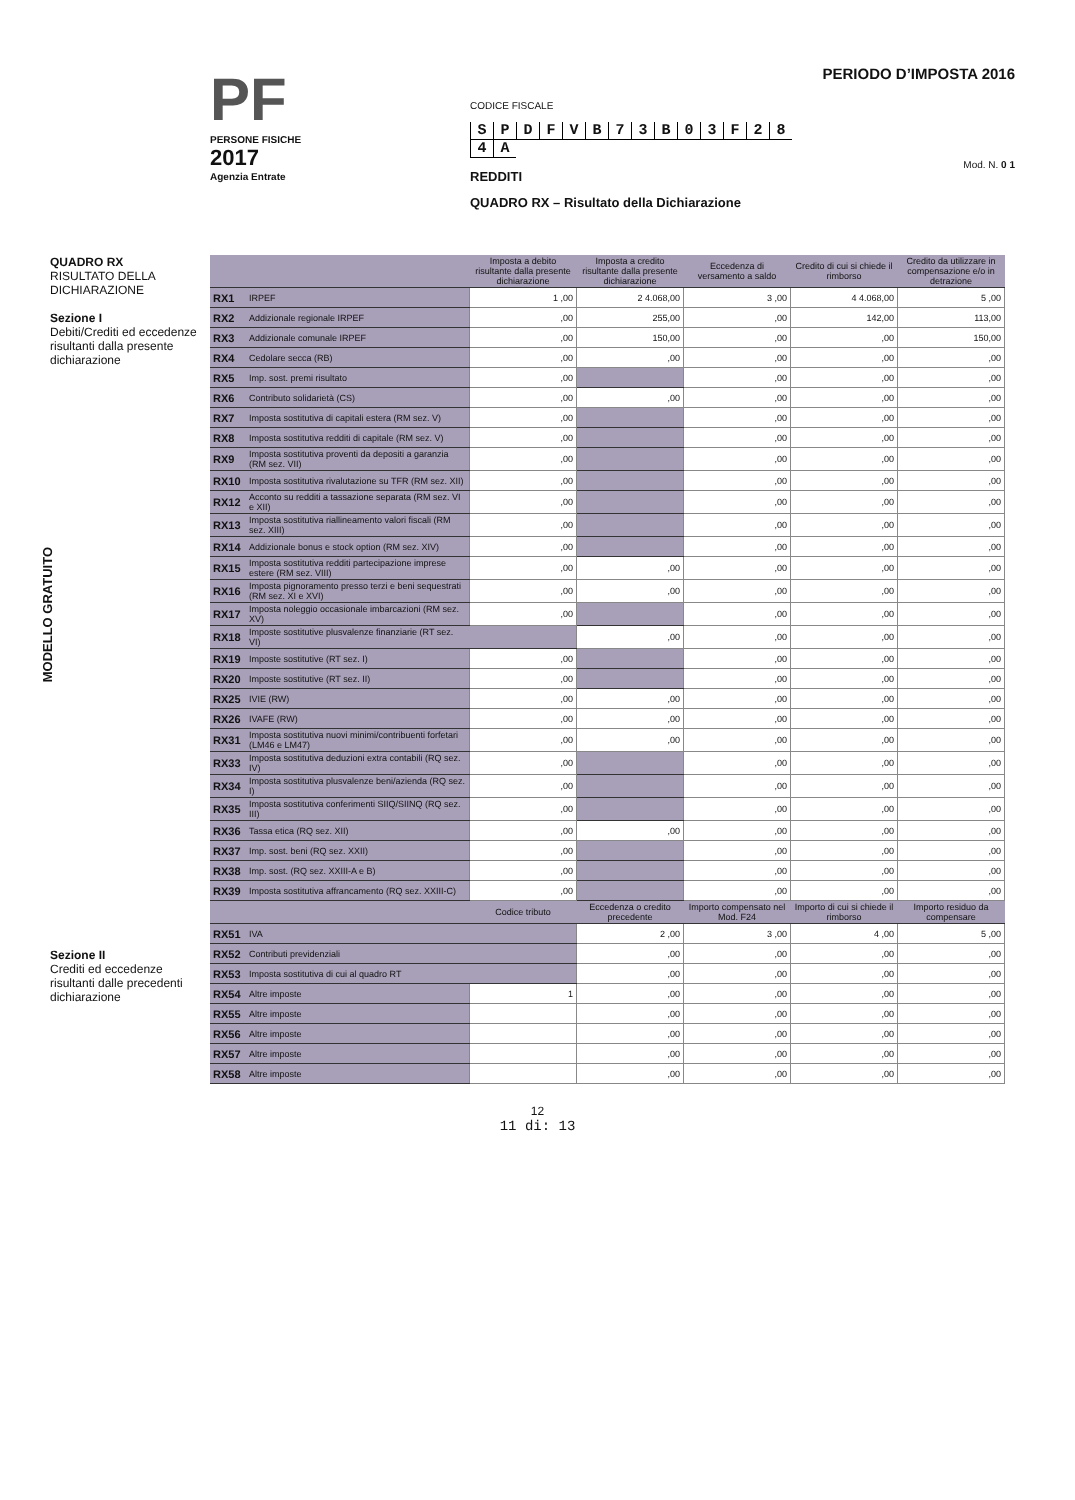PF
PERSONE FISICHE
2017
Agenzia Entrate
CODICE FISCALE
SPDFVB 73 B 03 F 284 A
REDDITI
QUADRO RX – Risultato della Dichiarazione
PERIODO D’IMPOSTA 2016
Mod. N. 0 1
QUADRO RX
RISULTATO DELLA DICHIARAZIONE
Sezione I
Debiti/Crediti ed eccedenze risultanti dalla presente dichiarazione
MODELLO GRATUITO
Sezione II
Crediti ed eccedenze risultanti dalle precedenti dichiarazione
| | | Imposta a debito risultante dalla presente dichiarazione | Imposta a credito risultante dalla presente dichiarazione | Eccedenza di versamento a saldo | Credito di cui si chiede il rimborso | Credito da utilizzare in compensazione e/o in detrazione |
| --- | --- | --- | --- | --- | --- | --- |
| RX1 | IRPEF | 1 ,00 | 2 4.068,00 | 3 ,00 | 4 4.068,00 | 5 ,00 |
| RX2 | Addizionale regionale IRPEF | ,00 | 255,00 | ,00 | 142,00 | 113,00 |
| RX3 | Addizionale comunale IRPEF | ,00 | 150,00 | ,00 | ,00 | 150,00 |
| RX4 | Cedolare secca (RB) | ,00 | ,00 | ,00 | ,00 | ,00 |
| RX5 | Imp. sost. premi risultato | ,00 | | ,00 | ,00 | ,00 |
| RX6 | Contributo solidarietà (CS) | ,00 | ,00 | ,00 | ,00 | ,00 |
| RX7 | Imposta sostitutiva di capitali estera (RM sez. V) | ,00 | | ,00 | ,00 | ,00 |
| RX8 | Imposta sostitutiva redditi di capitale (RM sez. V) | ,00 | | ,00 | ,00 | ,00 |
| RX9 | Imposta sostitutiva proventi da depositi a garanzia (RM sez. VII) | ,00 | | ,00 | ,00 | ,00 |
| RX10 | Imposta sostitutiva rivalutazione su TFR (RM sez. XII) | ,00 | | ,00 | ,00 | ,00 |
| RX12 | Acconto su redditi a tassazione separata (RM sez. VI e XII) | ,00 | | ,00 | ,00 | ,00 |
| RX13 | Imposta sostitutiva riallineamento valori fiscali (RM sez. XIII) | ,00 | | ,00 | ,00 | ,00 |
| RX14 | Addizionale bonus e stock option (RM sez. XIV) | ,00 | | ,00 | ,00 | ,00 |
| RX15 | Imposta sostitutiva redditi partecipazione imprese estere (RM sez. VIII) | ,00 | ,00 | ,00 | ,00 | ,00 |
| RX16 | Imposta pignoramento presso terzi e beni sequestrati (RM sez. XI e XVI) | ,00 | ,00 | ,00 | ,00 | ,00 |
| RX17 | Imposta noleggio occasionale imbarcazioni (RM sez. XV) | ,00 | | ,00 | ,00 | ,00 |
| RX18 | Imposte sostitutive plusvalenze finanziarie (RT sez. VI) | | ,00 | ,00 | ,00 | ,00 |
| RX19 | Imposte sostitutive (RT sez. I) | ,00 | | ,00 | ,00 | ,00 |
| RX20 | Imposte sostitutive (RT sez. II) | ,00 | | ,00 | ,00 | ,00 |
| RX25 | IVIE (RW) | ,00 | ,00 | ,00 | ,00 | ,00 |
| RX26 | IVAFE (RW) | ,00 | ,00 | ,00 | ,00 | ,00 |
| RX31 | Imposta sostitutiva nuovi minimi/contribuenti forfetari (LM46 e LM47) | ,00 | ,00 | ,00 | ,00 | ,00 |
| RX33 | Imposta sostitutiva deduzioni extra contabili (RQ sez. IV) | ,00 | | ,00 | ,00 | ,00 |
| RX34 | Imposta sostitutiva plusvalenze beni/azienda (RQ sez. I) | ,00 | | ,00 | ,00 | ,00 |
| RX35 | Imposta sostitutiva conferimenti SIIQ/SIINQ (RQ sez. III) | ,00 | | ,00 | ,00 | ,00 |
| RX36 | Tassa etica (RQ sez. XII) | ,00 | ,00 | ,00 | ,00 | ,00 |
| RX37 | Imp. sost. beni (RQ sez. XXII) | ,00 | | ,00 | ,00 | ,00 |
| RX38 | Imp. sost. (RQ sez. XXIII-A e B) | ,00 | | ,00 | ,00 | ,00 |
| RX39 | Imposta sostitutiva affrancamento (RQ sez. XXIII-C) | ,00 | | ,00 | ,00 | ,00 |
| | | Codice tributo | Eccedenza o credito precedente | Importo compensato nel Mod. F24 | Importo di cui si chiede il rimborso | Importo residuo da compensare |
| RX51 | IVA | | 2 ,00 | 3 ,00 | 4 ,00 | 5 ,00 |
| RX52 | Contributi previdenziali | | ,00 | ,00 | ,00 | ,00 |
| RX53 | Imposta sostitutiva di cui al quadro RT | | ,00 | ,00 | ,00 | ,00 |
| RX54 | Altre imposte | 1 | ,00 | ,00 | ,00 | ,00 |
| RX55 | Altre imposte | | ,00 | ,00 | ,00 | ,00 |
| RX56 | Altre imposte | | ,00 | ,00 | ,00 | ,00 |
| RX57 | Altre imposte | | ,00 | ,00 | ,00 | ,00 |
| RX58 | Altre imposte | | ,00 | ,00 | ,00 | ,00 |
12
11 di: 13